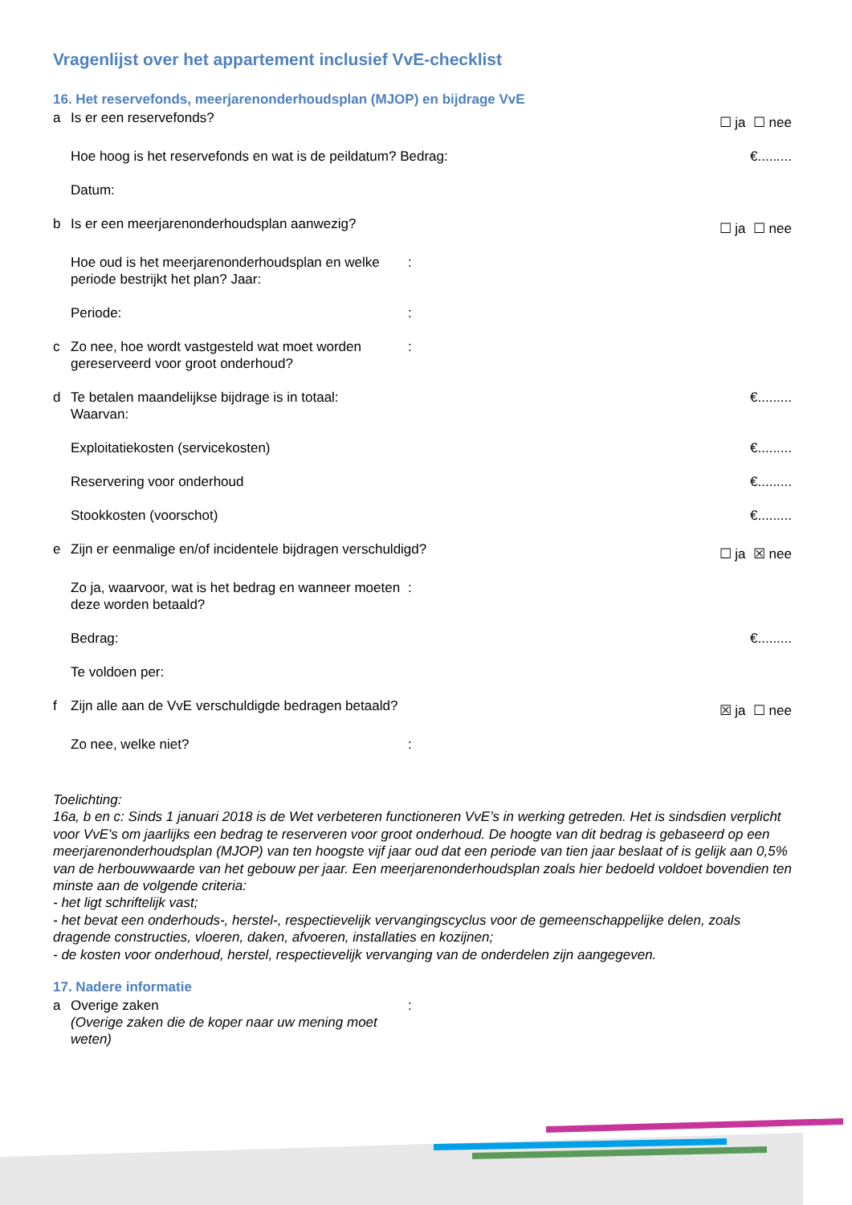Vragenlijst over het appartement inclusief VvE-checklist
16. Het reservefonds, meerjarenonderhoudsplan (MJOP) en bijdrage VvE
a Is er een reservefonds?
☐ ja ☐ nee
Hoe hoog is het reservefonds en wat is de peildatum? Bedrag:
€.........
Datum:
b Is er een meerjarenonderhoudsplan aanwezig?
☐ ja ☐ nee
Hoe oud is het meerjarenonderhoudsplan en welke periode bestrijkt het plan? Jaar:
:
Periode: :
c Zo nee, hoe wordt vastgesteld wat moet worden gereserveerd voor groot onderhoud?
:
d Te betalen maandelijkse bijdrage is in totaal:
Waarvan:
€.........
Exploitatiekosten (servicekosten) €.........
Reservering voor onderhoud €.........
Stookkosten (voorschot) €.........
e Zijn er eenmalige en/of incidentele bijdragen verschuldigd?
☐ ja ☒ nee
Zo ja, waarvoor, wat is het bedrag en wanneer moeten deze worden betaald?
:
Bedrag: €.........
Te voldoen per:
f Zijn alle aan de VvE verschuldigde bedragen betaald?
☒ ja ☐ nee
Zo nee, welke niet? :
Toelichting:
16a, b en c: Sinds 1 januari 2018 is de Wet verbeteren functioneren VvE’s in werking getreden. Het is sindsdien verplicht voor VvE's om jaarlijks een bedrag te reserveren voor groot onderhoud. De hoogte van dit bedrag is gebaseerd op een meerjarenonderhoudsplan (MJOP) van ten hoogste vijf jaar oud dat een periode van tien jaar beslaat of is gelijk aan 0,5% van de herbouwwaarde van het gebouw per jaar. Een meerjarenonderhoudsplan zoals hier bedoeld voldoet bovendien ten minste aan de volgende criteria:
- het ligt schriftelijk vast;
- het bevat een onderhouds-, herstel-, respectievelijk vervangingscyclus voor de gemeenschappelijke delen, zoals dragende constructies, vloeren, daken, afvoeren, installaties en kozijnen;
- de kosten voor onderhoud, herstel, respectievelijk vervanging van de onderdelen zijn aangegeven.
17. Nadere informatie
a Overige zaken
(Overige zaken die de koper naar uw mening moet weten)
: